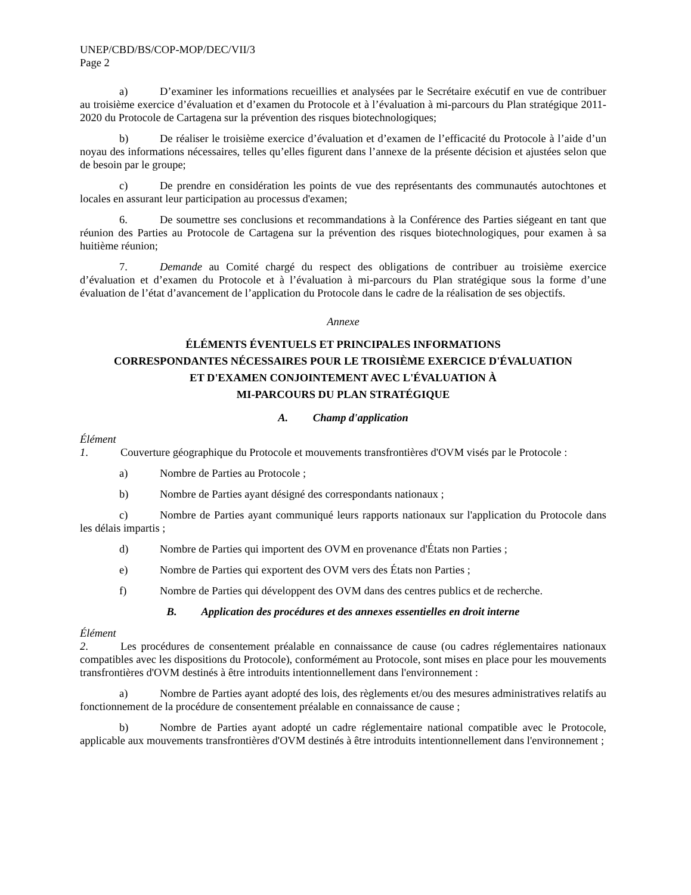UNEP/CBD/BS/COP-MOP/DEC/VII/3
Page 2
a) D’examiner les informations recueillies et analysées par le Secrétaire exécutif en vue de contribuer au troisième exercice d’évaluation et d’examen du Protocole et à l’évaluation à mi-parcours du Plan stratégique 2011-2020 du Protocole de Cartagena sur la prévention des risques biotechnologiques;
b) De réaliser le troisième exercice d’évaluation et d’examen de l’efficacité du Protocole à l’aide d’un noyau des informations nécessaires, telles qu’elles figurent dans l’annexe de la présente décision et ajustées selon que de besoin par le groupe;
c) De prendre en considération les points de vue des représentants des communautés autochtones et locales en assurant leur participation au processus d'examen;
6. De soumettre ses conclusions et recommandations à la Conférence des Parties siégeant en tant que réunion des Parties au Protocole de Cartagena sur la prévention des risques biotechnologiques, pour examen à sa huitième réunion;
7. Demande au Comité chargé du respect des obligations de contribuer au troisième exercice d’évaluation et d’examen du Protocole et à l’évaluation à mi-parcours du Plan stratégique sous la forme d’une évaluation de l’état d’avancement de l’application du Protocole dans le cadre de la réalisation de ses objectifs.
Annexe
ÉLÉMENTS ÉVENTUELS ET PRINCIPALES INFORMATIONS
CORRESPONDANTES NÉCESSAIRES POUR LE TROISIÈME EXERCICE D'ÉVALUATION
ET D'EXAMEN CONJOINTEMENT AVEC L'ÉVALUATION À
MI-PARCOURS DU PLAN STRATÉGIQUE
A. Champ d'application
Élément 1. Couverture géographique du Protocole et mouvements transfrontières d'OVM visés par le Protocole :
a) Nombre de Parties au Protocole ;
b) Nombre de Parties ayant désigné des correspondants nationaux ;
c) Nombre de Parties ayant communiqué leurs rapports nationaux sur l'application du Protocole dans les délais impartis ;
d) Nombre de Parties qui importent des OVM en provenance d'États non Parties ;
e) Nombre de Parties qui exportent des OVM vers des États non Parties ;
f) Nombre de Parties qui développent des OVM dans des centres publics et de recherche.
B. Application des procédures et des annexes essentielles en droit interne
Élément 2. Les procédures de consentement préalable en connaissance de cause (ou cadres réglementaires nationaux compatibles avec les dispositions du Protocole), conformément au Protocole, sont mises en place pour les mouvements transfrontières d'OVM destinés à être introduits intentionnellement dans l'environnement :
a) Nombre de Parties ayant adopté des lois, des règlements et/ou des mesures administratives relatifs au fonctionnement de la procédure de consentement préalable en connaissance de cause ;
b) Nombre de Parties ayant adopté un cadre réglementaire national compatible avec le Protocole, applicable aux mouvements transfrontières d'OVM destinés à être introduits intentionnellement dans l'environnement ;